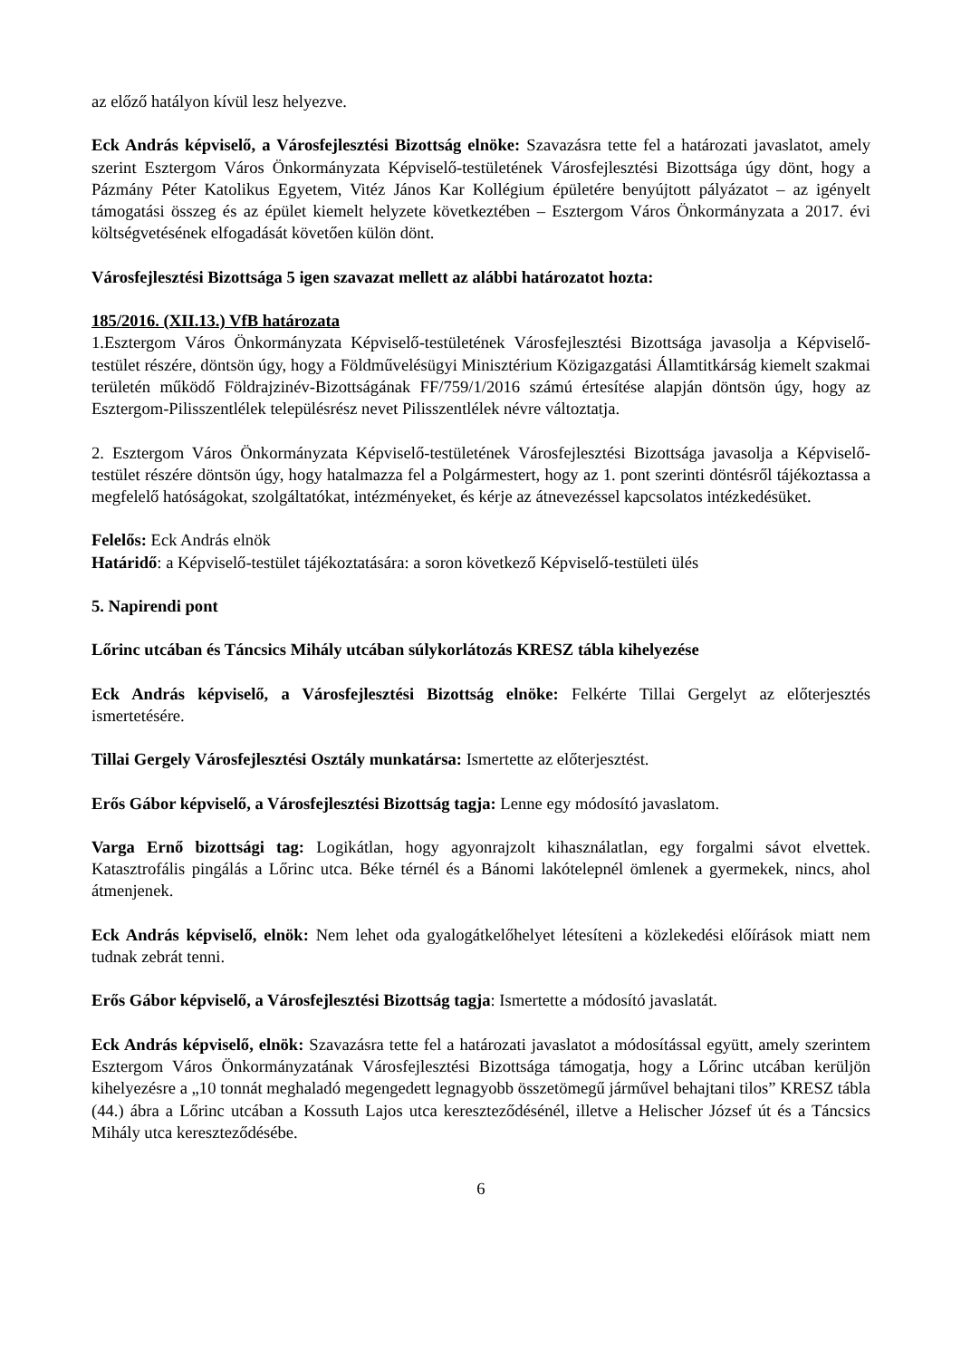az előző hatályon kívül lesz helyezve.
Eck András képviselő, a Városfejlesztési Bizottság elnöke: Szavazásra tette fel a határozati javaslatot, amely szerint Esztergom Város Önkormányzata Képviselő-testületének Városfejlesztési Bizottsága úgy dönt, hogy a Pázmány Péter Katolikus Egyetem, Vitéz János Kar Kollégium épületére benyújtott pályázatot – az igényelt támogatási összeg és az épület kiemelt helyzete következtében – Esztergom Város Önkormányzata a 2017. évi költségvetésének elfogadását követően külön dönt.
Városfejlesztési Bizottsága 5 igen szavazat mellett az alábbi határozatot hozta:
185/2016. (XII.13.) VfB határozata
1.Esztergom Város Önkormányzata Képviselő-testületének Városfejlesztési Bizottsága javasolja a Képviselő-testület részére, döntsön úgy, hogy a Földművelésügyi Minisztérium Közigazgatási Államtitkárság kiemelt szakmai területén működő Földrajzinév-Bizottságának FF/759/1/2016 számú értesítése alapján döntsön úgy, hogy az Esztergom-Pilisszentlélek településrész nevet Pilisszentlélek névre változtatja.
2. Esztergom Város Önkormányzata Képviselő-testületének Városfejlesztési Bizottsága javasolja a Képviselő-testület részére döntsön úgy, hogy hatalmazza fel a Polgármestert, hogy az 1. pont szerinti döntésről tájékoztassa a megfelelő hatóságokat, szolgáltatókat, intézményeket, és kérje az átnevezéssel kapcsolatos intézkedésüket.
Felelős: Eck András elnök
Határidő: a Képviselő-testület tájékoztatására: a soron következő Képviselő-testületi ülés
5. Napirendi pont
Lőrinc utcában és Táncsics Mihály utcában súlykorlátozás KRESZ tábla kihelyezése
Eck András képviselő, a Városfejlesztési Bizottság elnöke: Felkérte Tillai Gergelyt az előterjesztés ismertetésére.
Tillai Gergely Városfejlesztési Osztály munkatársa: Ismertette az előterjesztést.
Erős Gábor képviselő, a Városfejlesztési Bizottság tagja: Lenne egy módosító javaslatom.
Varga Ernő bizottsági tag: Logikátlan, hogy agyonrajzolt kihasználatlan, egy forgalmi sávot elvettek. Katasztrofális pingálás a Lőrinc utca. Béke térnél és a Bánomi lakótelepnél ömlenek a gyermekek, nincs, ahol átmenjenek.
Eck András képviselő, elnök: Nem lehet oda gyalogátkelőhelyet létesíteni a közlekedési előírások miatt nem tudnak zebrát tenni.
Erős Gábor képviselő, a Városfejlesztési Bizottság tagja: Ismertette a módosító javaslatát.
Eck András képviselő, elnök: Szavazásra tette fel a határozati javaslatot a módosítással együtt, amely szerintem Esztergom Város Önkormányzatának Városfejlesztési Bizottsága támogatja, hogy a Lőrinc utcában kerüljön kihelyezésre a „10 tonnát meghaladó megengedett legnagyobb összetömegű járművel behajtani tilos” KRESZ tábla (44.) ábra a Lőrinc utcában a Kossuth Lajos utca kereszteződésénél, illetve a Helischer József út és a Táncsics Mihály utca kereszteződésébe.
6